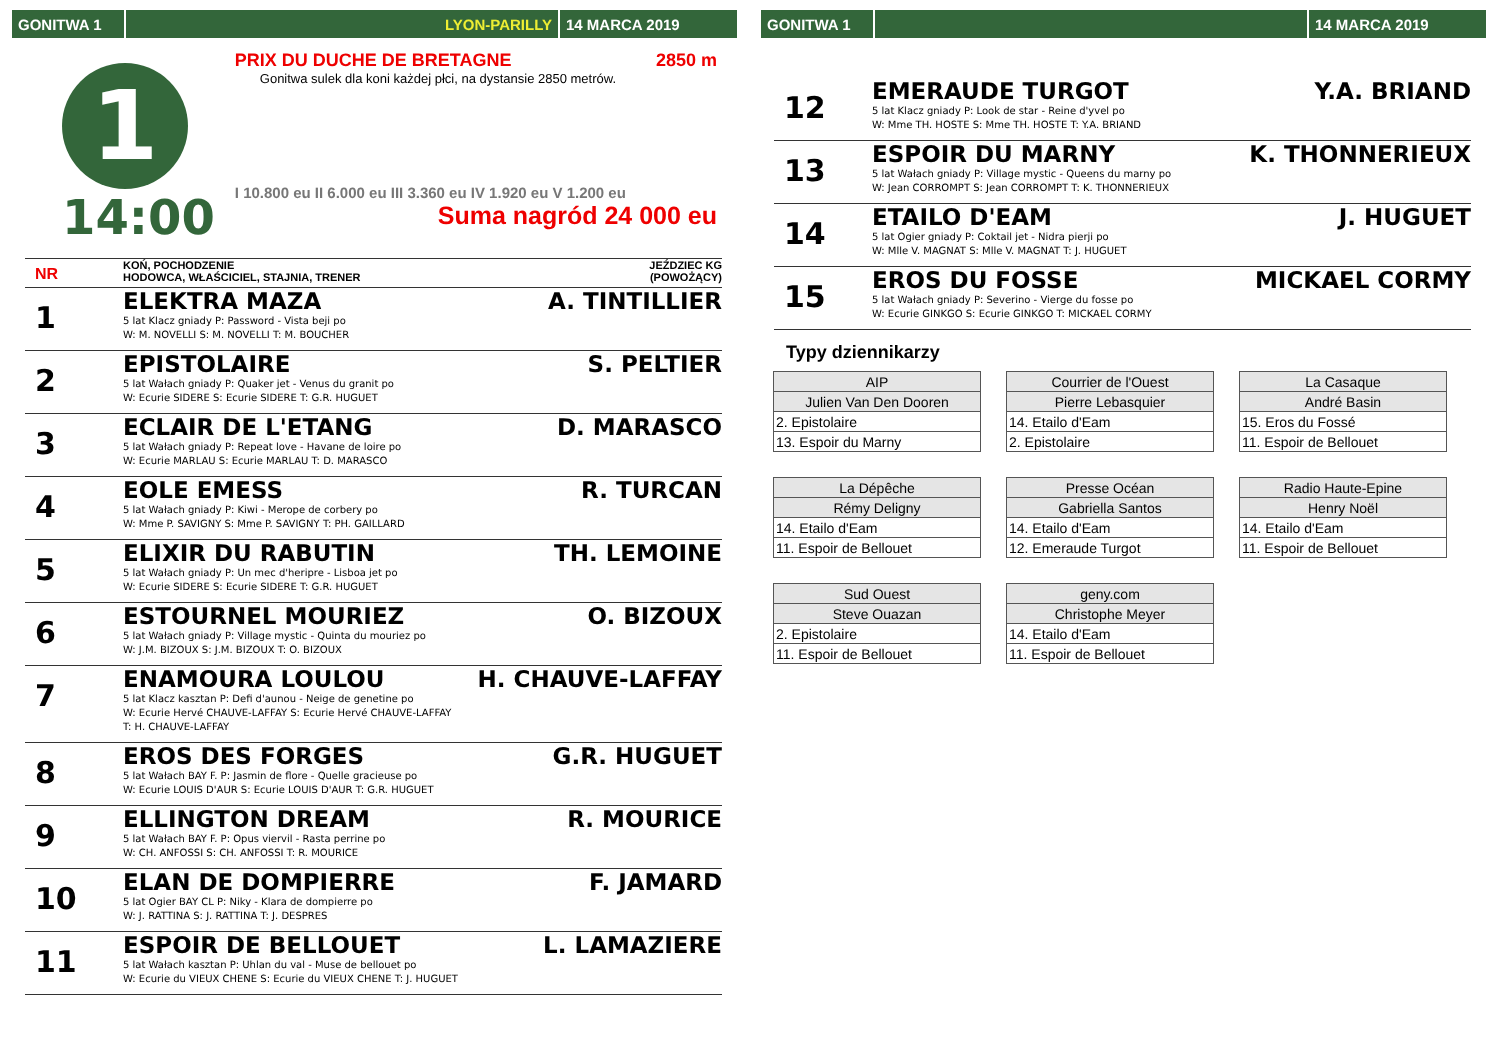GONITWA 1 LYON-PARILLY 14 MARCA 2019
1
14:00
PRIX DU DUCHE DE BRETAGNE 2850 m
Gonitwa sulek dla koni każdej płci, na dystansie 2850 metrów.
I 10.800 eu II 6.000 eu III 3.360 eu IV 1.920 eu V 1.200 eu
Suma nagród 24 000 eu
NR
KOŃ, POCHODZENIE
HODOWCA, WŁAŚCICIEL, STAJNIA, TRENER
JEŹDZIEC KG
(POWOŻĄCY)
1
ELEKTRA MAZA A. TINTILLIER
5 lat Klacz gniady P: Password - Vista beji po
W: M. NOVELLI S: M. NOVELLI T: M. BOUCHER
2
EPISTOLAIRE S. PELTIER
5 lat Wałach gniady P: Quaker jet - Venus du granit po
W: Ecurie SIDERE S: Ecurie SIDERE T: G.R. HUGUET
3
ECLAIR DE L'ETANG D. MARASCO
5 lat Wałach gniady P: Repeat love - Havane de loire po
W: Ecurie MARLAU S: Ecurie MARLAU T: D. MARASCO
4
EOLE EMESS R. TURCAN
5 lat Wałach gniady P: Kiwi - Merope de corbery po
W: Mme P. SAVIGNY S: Mme P. SAVIGNY T: PH. GAILLARD
5
ELIXIR DU RABUTIN TH. LEMOINE
5 lat Wałach gniady P: Un mec d'heripre - Lisboa jet po
W: Ecurie SIDERE S: Ecurie SIDERE T: G.R. HUGUET
6
ESTOURNEL MOURIEZ O. BIZOUX
5 lat Wałach gniady P: Village mystic - Quinta du mouriez po
W: J.M. BIZOUX S: J.M. BIZOUX T: O. BIZOUX
7
ENAMOURA LOULOU H. CHAUVE-LAFFAY
5 lat Klacz kasztan P: Defi d'aunou - Neige de genetine po
W: Ecurie Hervé CHAUVE-LAFFAY S: Ecurie Hervé CHAUVE-LAFFAY
T: H. CHAUVE-LAFFAY
8
EROS DES FORGES G.R. HUGUET
5 lat Wałach BAY F. P: Jasmin de flore - Quelle gracieuse po
W: Ecurie LOUIS D'AUR S: Ecurie LOUIS D'AUR T: G.R. HUGUET
9
ELLINGTON DREAM R. MOURICE
5 lat Wałach BAY F. P: Opus viervil - Rasta perrine po
W: CH. ANFOSSI S: CH. ANFOSSI T: R. MOURICE
10
ELAN DE DOMPIERRE F. JAMARD
5 lat Ogier BAY CL P: Niky - Klara de dompierre po
W: J. RATTINA S: J. RATTINA T: J. DESPRES
11
ESPOIR DE BELLOUET L. LAMAZIERE
5 lat Wałach kasztan P: Uhlan du val - Muse de bellouet po
W: Ecurie du VIEUX CHENE S: Ecurie du VIEUX CHENE T: J. HUGUET
GONITWA 1 14 MARCA 2019
12
EMERAUDE TURGOT Y.A. BRIAND
5 lat Klacz gniady P: Look de star - Reine d'yvel po
W: Mme TH. HOSTE S: Mme TH. HOSTE T: Y.A. BRIAND
13
ESPOIR DU MARNY K. THONNERIEUX
5 lat Wałach gniady P: Village mystic - Queens du marny po
W: Jean CORROMPT S: Jean CORROMPT T: K. THONNERIEUX
14
ETAILO D'EAM J. HUGUET
5 lat Ogier gniady P: Coktail jet - Nidra pierji po
W: Mlle V. MAGNAT S: Mlle V. MAGNAT T: J. HUGUET
15
EROS DU FOSSE MICKAEL CORMY
5 lat Wałach gniady P: Severino - Vierge du fosse po
W: Ecurie GINKGO S: Ecurie GINKGO T: MICKAEL CORMY
Typy dziennikarzy
| AIP |
| Julien Van Den Dooren |
| 2. Epistolaire |
| 13. Espoir du Marny |
| Courrier de l'Ouest |
| Pierre Lebasquier |
| 14. Etailo d'Eam |
| 2. Epistolaire |
| La Casaque |
| André Basin |
| 15. Eros du Fossé |
| 11. Espoir de Bellouet |
| La Dépêche |
| Rémy Deligny |
| 14. Etailo d'Eam |
| 11. Espoir de Bellouet |
| Presse Océan |
| Gabriella Santos |
| 14. Etailo d'Eam |
| 12. Emeraude Turgot |
| Radio Haute-Epine |
| Henry Noël |
| 14. Etailo d'Eam |
| 11. Espoir de Bellouet |
| Sud Ouest |
| Steve Ouazan |
| 2. Epistolaire |
| 11. Espoir de Bellouet |
| geny.com |
| Christophe Meyer |
| 14. Etailo d'Eam |
| 11. Espoir de Bellouet |